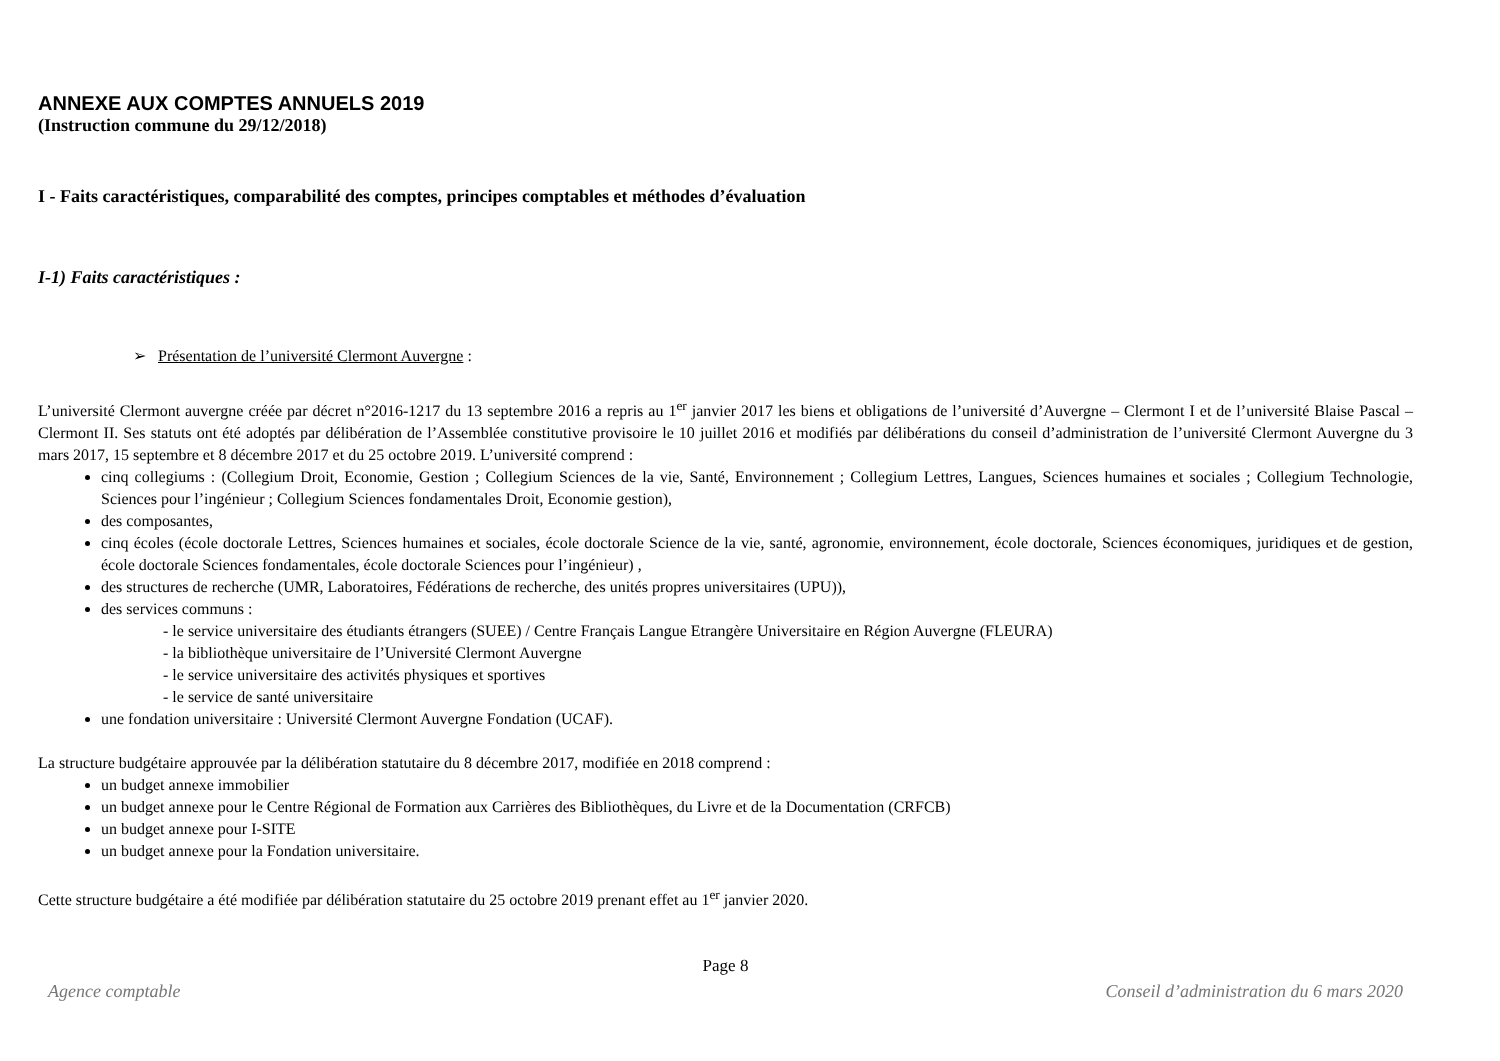ANNEXE AUX COMPTES ANNUELS 2019
(Instruction commune du 29/12/2018)
I - Faits caractéristiques, comparabilité des comptes, principes comptables et méthodes d’évaluation
I-1) Faits caractéristiques :
➢ Présentation de l’université Clermont Auvergne :
L’université Clermont auvergne créée par décret n°2016-1217 du 13 septembre 2016 a repris au 1<sup>er</sup> janvier 2017 les biens et obligations de l’université d’Auvergne – Clermont I et de l’université Blaise Pascal – Clermont II. Ses statuts ont été adoptés par délibération de l’Assemblée constitutive provisoire le 10 juillet 2016 et modifiés par délibérations du conseil d’administration de l’université Clermont Auvergne du 3 mars 2017, 15 septembre et 8 décembre 2017 et du 25 octobre 2019. L’université comprend :
cinq collegiums : (Collegium Droit, Economie, Gestion ; Collegium Sciences de la vie, Santé, Environnement ; Collegium Lettres, Langues, Sciences humaines et sociales ; Collegium Technologie, Sciences pour l’ingénieur ; Collegium Sciences fondamentales Droit, Economie gestion),
des composantes,
cinq écoles (école doctorale Lettres, Sciences humaines et sociales, école doctorale Science de la vie, santé, agronomie, environnement, école doctorale, Sciences économiques, juridiques et de gestion, école doctorale Sciences fondamentales, école doctorale Sciences pour l’ingénieur) ,
des structures de recherche (UMR, Laboratoires, Fédérations de recherche, des unités propres universitaires (UPU)),
des services communs :
- le service universitaire des étudiants étrangers (SUEE) / Centre Français Langue Etrangère Universitaire en Région Auvergne (FLEURA)
- la bibliothèque universitaire de l’Université Clermont Auvergne
- le service universitaire des activités physiques et sportives
- le service de santé universitaire
une fondation universitaire : Université Clermont Auvergne Fondation (UCAF).
La structure budgétaire approuvée par la délibération statutaire du 8 décembre 2017, modifiée en 2018 comprend :
un budget annexe immobilier
un budget annexe pour le Centre Régional de Formation aux Carrières des Bibliothèques, du Livre et de la Documentation (CRFCB)
un budget annexe pour I-SITE
un budget annexe pour la Fondation universitaire.
Cette structure budgétaire a été modifiée par délibération statutaire du 25 octobre 2019 prenant effet au 1<sup>er</sup> janvier 2020.
Page 8
Agence comptable Conseil d’administration du 6 mars 2020